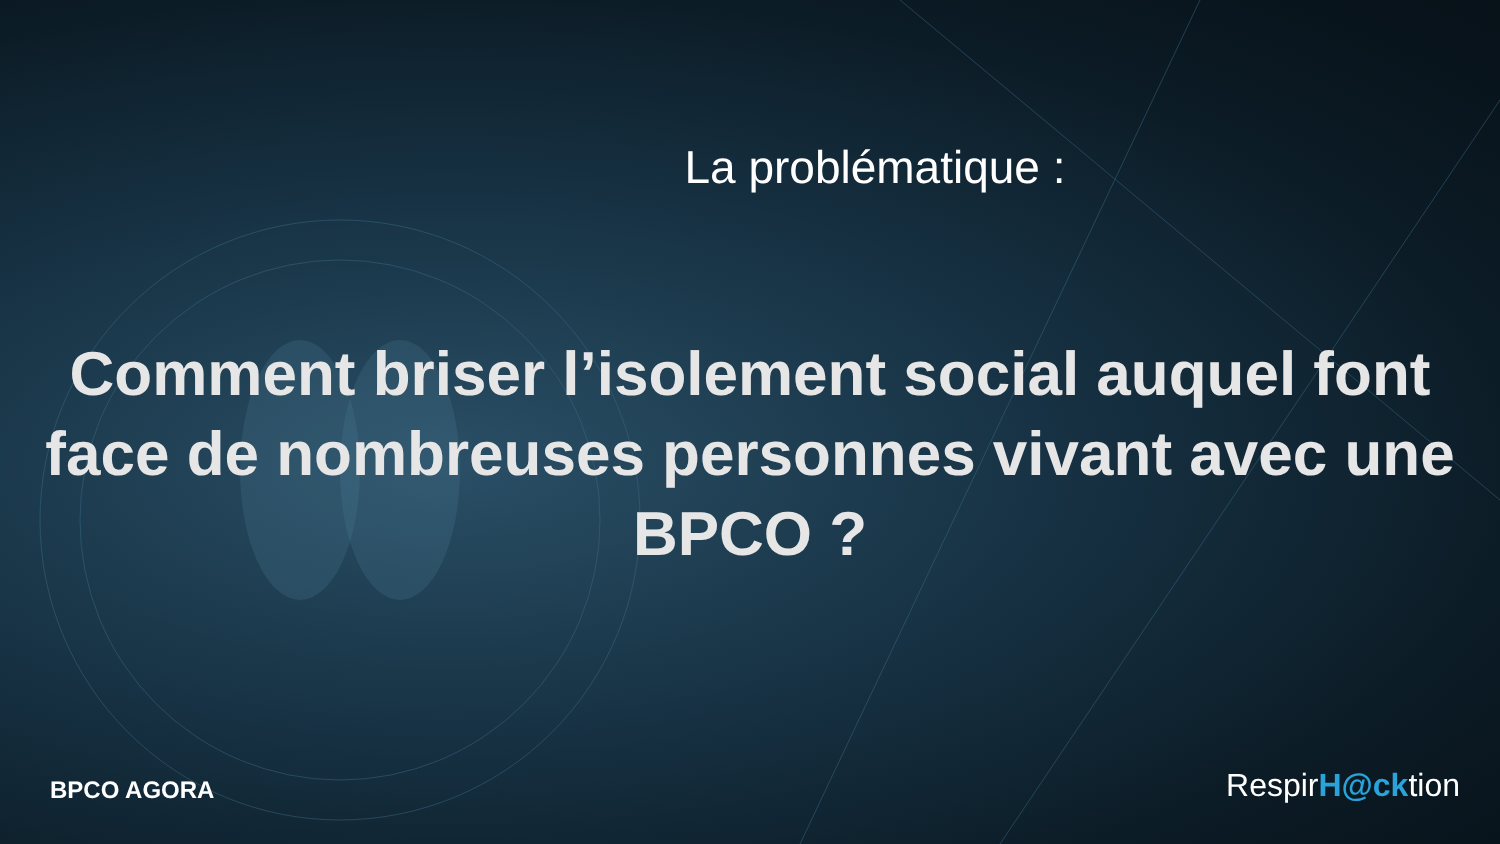La problématique :
Comment briser l’isolement social auquel font face de nombreuses personnes vivant avec une BPCO ?
BPCO AGORA
RespirH@cktion